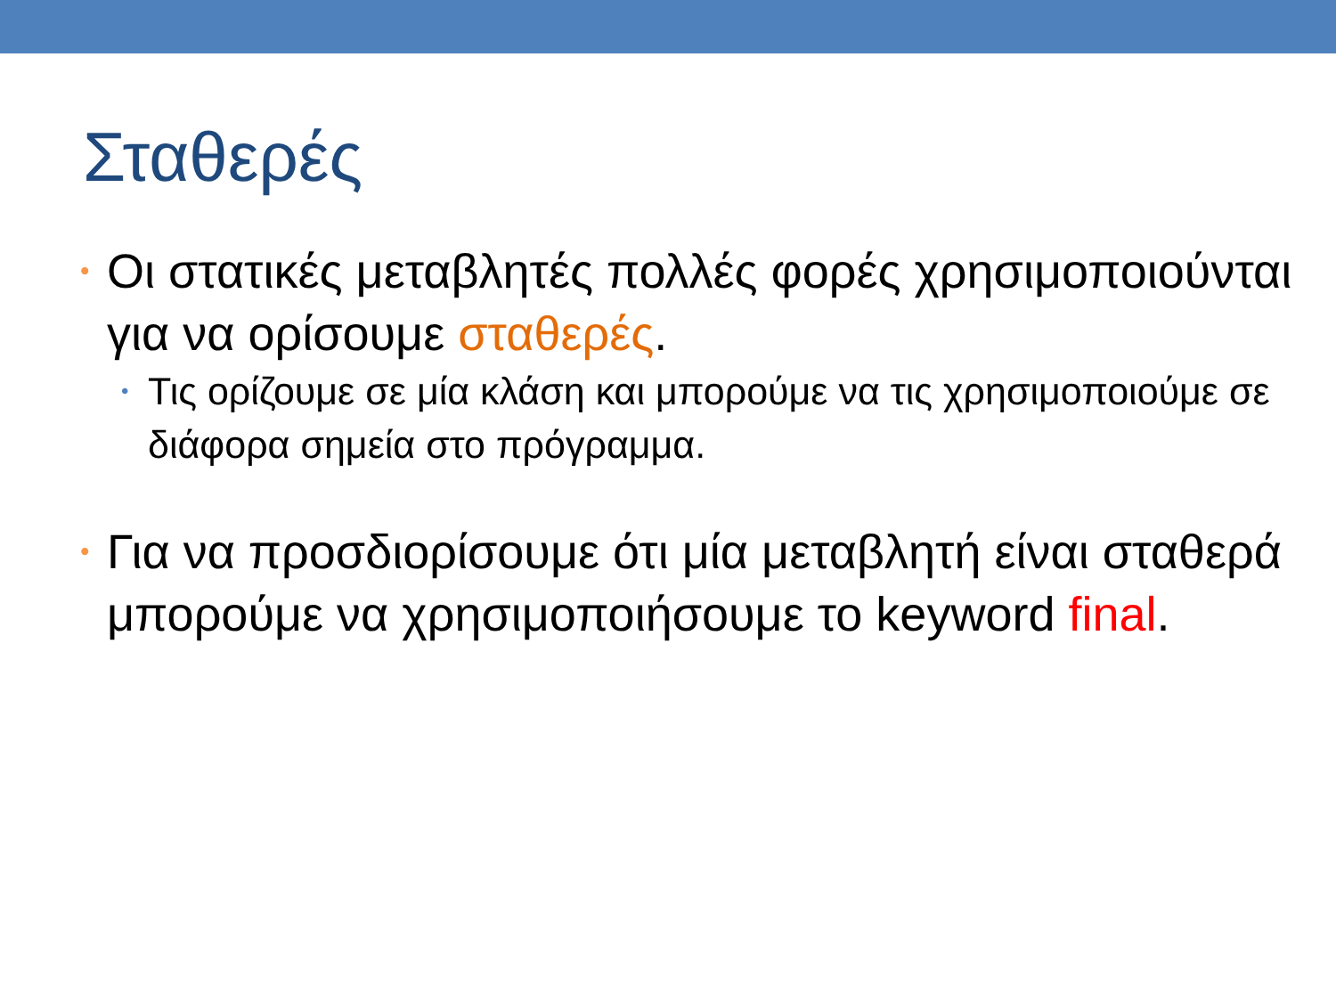Σταθερές
• Οι στατικές μεταβλητές πολλές φορές χρησιμοποιούνται για να ορίσουμε σταθερές.
• Τις ορίζουμε σε μία κλάση και μπορούμε να τις χρησιμοποιούμε σε διάφορα σημεία στο πρόγραμμα.
• Για να προσδιορίσουμε ότι μία μεταβλητή είναι σταθερά μπορούμε να χρησιμοποιήσουμε το keyword final.